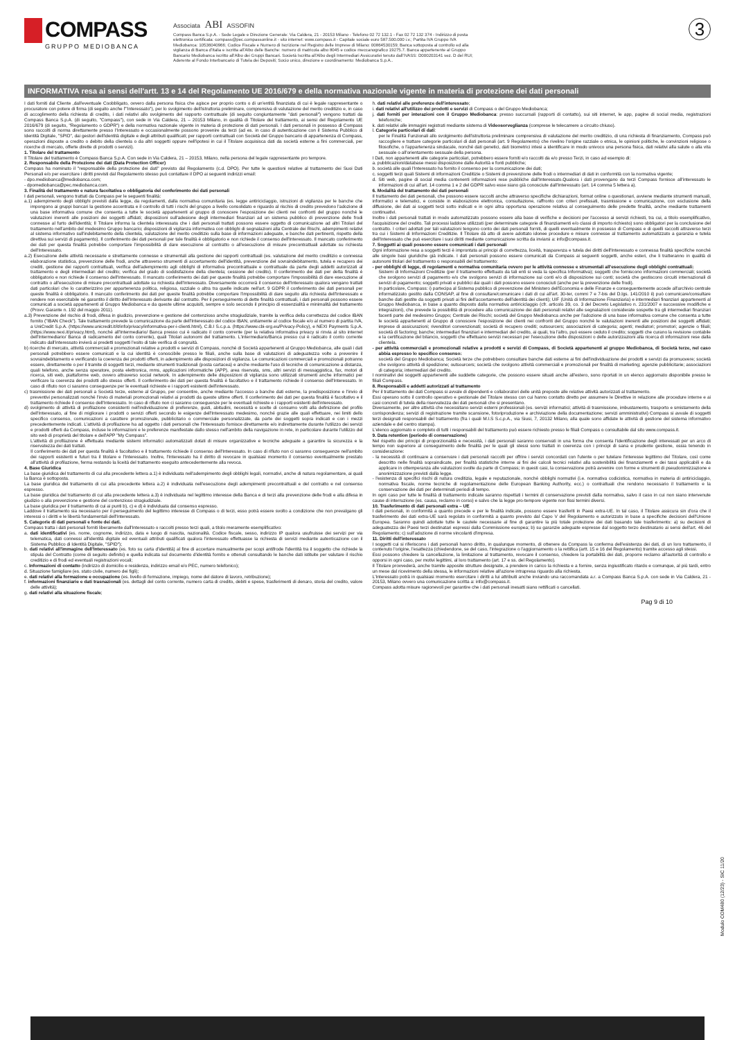COMPASS
GRUPPO MEDIOBANCA
Associata ABI ASSOFIN
Compass Banca S.p.A. - Sede Legale e Direzione Generale: Via Caldera, 21 - 20153 Milano - Telefono 02 72 132.1 - Fax 02 72 132 374 - Indirizzo di posta elettronica certificata: compass@pec.compassonline.it - sito internet: www.compass.it - Capitale sociale euro 587.500.000 i.v.; Partita IVA Gruppo IVA Mediobanca: 10536040966; Codice Fiscale e Numero di Iscrizione nel Registro delle Imprese di Milano: 00864530159; Banca sottoposta al controllo ed alla vigilanza di Banca d'Italia e iscritta all'Albo delle Banche: numero di matricola albo 8045 e codice meccanografico 19275.7. Banca appartenente al Gruppo Bancario Mediobanca iscritto all'Albo dei Gruppi Bancari. Società Iscritta all'Albo degli Intermediari Assicurativi tenuto dall'IVASS: D000203141 sez. D del RUI; Aderente al Fondo Interbancario di Tutela dei Depositi; Socio unico, direzione e coordinamento: Mediobanca S.p.A..
3
INFORMATIVA resa ai sensi dell'artt. 13 e 14 del Regolamento UE 2016/679 e della normativa nazionale vigente in materia di protezione dei dati personali
I dati forniti dal Cliente ,dall'eventuale Coobbligato, ovvero dalla persona fisica che agisce per proprio conto o di un'entità finanziata di cui è legale rappresentante o procuratore con potere di firma (di seguito anche l'"Interessato"), per lo svolgimento dell'istruttoria preliminare, comprensiva di valutazione del merito creditizio e, in caso di accoglimento della richiesta di credito, i dati relativi allo svolgimento del rapporto contrattuale (di seguito congiuntamente "dati personali") vengono trattati da Compass Banca S.p.A. (di seguito, "Compass"), con sede in Via Caldera, 21 – 20153 Milano, in qualità di Titolare del trattamento, ai sensi del Regolamento UE 2016/679 (di seguito, "Regolamento o GDPR") e della normativa nazionale vigente in materia di protezione di dati personali. I dati personali in possesso di Compass sono raccolti di norma direttamente presso l'Interessato e occasionalmente possono provenire da terzi (ad es. in caso di autenticazione con il Sistema Pubblico di Identità Digitale, "SPID", dai gestori dell'identità digitale e degli attributi qualificati; per rapporti contrattuali con Società del Gruppo bancario di appartenenza di Compass, operazioni disposte a credito o debito della clientela o da altri soggetti oppure nell'ipotesi in cui il Titolare acquisisca dati da società esterne a fini commerciali, per ricerche di mercato, offerte dirette di prodotti o servizi).
1. Titolare del trattamento
Il Titolare del trattamento è Compass Banca S.p.A. Con sede in Via Caldera, 21 – 20153, Milano, nella persona del legale rappresentante pro tempore.
2. Responsabile della Protezione dei dati (Data Protection Officer)
Compass ha nominato il "responsabile della protezione dei dati" previsto dal Regolamento (c.d. DPO). Per tutte le questioni relative al trattamento dei Suoi Dati Personali e/o per esercitare i diritti previsti dal Regolamento stesso può contattare il DPO ai seguenti indirizzi email:
- dpo.mediobanca@mediobanca.com;
- dpomediobanca@pec.mediobanca.com.
3. Finalità del trattamento e natura facoltativa o obbligatoria del conferimento dei dati personali
I dati personali, vengono trattati da Compass per le seguenti finalità:
a.1) adempimento degli obblighi previsti dalla legge, da regolamenti, dalla normativa comunitaria (es. legge antiriciclaggio, istruzioni di vigilanza per le banche che impongono ai gruppi bancari la gestione accentrata e il controllo di tutti i rischi del gruppo a livello consolidato e riguardo al rischio di credito prevedono l'adozione di una base informativa comune che consenta a tutte le società appartenenti al gruppo di conoscere l'esposizione dei clienti nei confronti del gruppo nonché le valutazioni inerenti alle posizioni dei soggetti affidati; disposizioni sull'adesione degli intermediari finanziari ad un sistema pubblico di prevenzione delle frodi connesse al furto dell'identità; Il Titolare informa la clientela interessata che i dati personali trattati possono essere oggetto di comunicazione ad altri Titolari del trattamento nell'ambito del medesimo Gruppo bancario; disposizioni di vigilanza informativa con obblighi di segnalazioni alla Centrale dei Rischi, adempimenti relativi al sistema informativo sull'indebitamento della clientela, valutazione del merito creditizio sulla base di informazioni adeguate, e banche dati pertinenti, rispetto della direttiva sui servizi di pagamento). Il conferimento dei dati personali per tale finalità è obbligatorio e non richiede il consenso dell'Interessato. Il mancato conferimento dei dati per questa finalità potrebbe comportare l'impossibilità di dare esecuzione al contratto o all'esecuzione di misure precontrattuali adottate su richiesta dell'Interessato.
a.2) Esecuzione delle attività necessarie e strettamente connesse e strumentali alla gestione dei rapporti contrattuali (es. valutazione del merito creditizio e connessa elaborazione statistica, prevenzione delle frodi, anche attraverso strumenti di accertamento dell'identità, prevenzione del sovraindebitamento, tutela e recupero dei crediti, gestione dei rapporti contrattuali, verifica dell'adempimento agli obblighi di informativa precontrattuale e contrattuale da parte degli addetti autorizzati al trattamento e degli intermediari del credito; verifica del grado di soddisfazione della clientela; cessione del credito). Il conferimento dei dati per detta finalità è obbligatorio e non richiede il consenso dell'Interessato. Il mancato conferimento dei dati per queste finalità potrebbe comportare l'impossibilità di dare esecuzione al contratto o all'esecuzione di misure precontrattuali adottate su richiesta dell'Interessato. Diversamente occorrerà il consenso dell'Interessato qualora vengano trattati dati particolari che lo caratterizzino per appartenenza politica, religiosa, razziale o altra tra quelle indicate nell'art. 9 GDPR il conferimento dei dati personali per queste finalità è obbligatorio. Il mancato conferimento dei dati per queste finalità potrebbe comportare l'impossibilità di dare seguito alla richiesta dell'Interessato e rendere non esercitabile né garantito il diritto dell'Interessato derivante dal contratto. Per il perseguimento di dette finalità contrattuali, i dati personali possono essere comunicati a società appartenenti al Gruppo Mediobanca e da queste ultime acquisiti, sempre e solo secondo il principio di essenzialità e minimalità del trattamento (Provv. Garante n. 192 del maggio 2011).
a.3) Prevenzione del rischio di frodi, difesa in giudizio, prevenzione e gestione del contenzioso anche stragiudiziale, tramite la verifica della correttezza del codice IBAN fornito ("IBAN Check"). Tale trattamento prevede la comunicazione da parte dell'Interessato del codice IBAN, unitamente al codice fiscale e/o al numero di partita IVA, a UniCredit S.p.A. (https://www.unicredit.it/it/info/privacy/informativa-per-i-clienti.html), C.B.I S.c.p.a. (https://www.cbi-org.eu/Privacy-Policy), e NEXI Payments S.p.A. (https://www.nexi.it/privacy.html), nonché all'Intermediario/ Banca presso cui è radicato il conto corrente (per la relativa informativa privacy si rinvia al sito internet dell'Intermediario/ Banca di radicamento del conto corrente), quali Titolari autonomi del trattamento. L'intermediario/Banca presso cui è radicato il conto corrente indicato dall'interessato invierà ai predetti soggetti l'esito di tale verifica di congruità.
b) ricerche di mercato, attività commerciali e promozionali relative a prodotti e servizi di Compass, nonché di Società appartenenti al Gruppo Mediobanca, alle quali i dati personali potrebbero essere comunicati e la cui identità è conoscibile presso le filiali, anche sulla base di valutazioni di adeguatezza volte a prevenire il sovraindebitamento e verificando la coerenza dei prodotti offerti, in adempimento alle disposizioni di vigilanza. Le comunicazioni commerciali e promozionali potranno essere, direttamente o per il tramite di soggetti terzi, mediante strumenti tradizionali (posta cartacea) e anche mediante l'uso di tecniche di comunicazione a distanza, quali telefono, anche senza operatore, posta elettronica, mms, applicazioni informatiche (APP), area riservata, sms, altri servizi di messaggistica, fax, motori di ricerca, siti web, piattaforme web, ovvero attraverso social network. In adempimento delle disposizioni di vigilanza sono utilizzati strumenti anche informatici per verificare la coerenza dei prodotti allo stesso offerti. Il conferimento dei dati per questa finalità è facoltativo e il trattamento richiede il consenso dell'Interessato. In caso di rifiuto non ci saranno conseguenze per le eventuali richieste e i rapporti esistenti dell'interessato.
c) trasmissione dei dati personali a Società terze, esterne al Gruppo, per consentire, anche mediante l'accesso a banche dati esterne, la predisposizione e l'invio di preventivi personalizzati nonché l'invio di materiali promozionali relativi ai prodotti da queste ultime offerti. Il conferimento dei dati per questa finalità è facoltativo e il trattamento richiede il consenso dell'Interessato. In caso di rifiuto non ci saranno conseguenze per le eventuali richieste e i rapporti esistenti dell'interessato.
d) svolgimento di attività di profilazione consistenti nell'individuazione di preferenze, gusti, abitudini, necessità e scelte di consumo volti alla definizione del profilo dell'Interessato, al fine di migliorare i prodotti o servizi offerti secondo le esigenze dell'Interessato medesimo, nonché grazie alle quali effettuare, nei limiti dello specifico consenso, comunicazioni a carattere promozionale, pubblicitario o commerciale personalizzate, da parte dei soggetti sopra indicati e con i mezzi precedentemente indicati. L'attività di profilazione ha ad oggetto i dati personali che l'Interessato fornisce direttamente e/o indirettamente durante l'utilizzo dei servizi e prodotti offerti da Compass, incluse le informazioni e le preferenze manifestate dallo stesso nell'ambito della navigazione in rete, in particolare durante l'utilizzo del sito web di proprietà del titolare e dell'APP "My Compass".
L'attività di profilazione è effettuata mediante sistemi informatici automatizzati dotati di misure organizzative e tecniche adeguate a garantire la sicurezza e la riservatezza dei dati trattati.
Il conferimento dei dati per questa finalità è facoltativo e il trattamento richiede il consenso dell'Interessato. In caso di rifiuto non ci saranno conseguenze nell'ambito dei rapporti esistenti e futuri tra il titolare e l'Interessato. Inoltre, l'Interessato ha il diritto di revocare in qualsiasi momento il consenso eventualmente prestato all'attività di profilazione, ferma restando la liceità del trattamento eseguito antecedentemente alla revoca.
4. Base Giuridica
La base giuridica del trattamento di cui alla precedente lettera a.1) è individuata nell'adempimento degli obblighi legali, normativi, anche di natura regolamentare, ai quali la Banca è sottoposta.
La base giuridica del trattamento di cui alla precedente lettera a.2) è individuata nell'esecuzione degli adempimenti precontrattuali e del contratto e nel consenso espresso.
La base giuridica del trattamento di cui alla precedente lettera a.3) è individuata nel legittimo interesse della Banca e di terzi alla prevenzione delle frodi e alla difesa in giudizio o alla prevenzione e gestione del contenzioso stragiudiziale.
La base giuridica per il trattamento di cui ai punti b), c) e d) è individuata dal consenso espresso.
Laddove il trattamento sia necessario per il perseguimento del legittimo interesse di Compass o di terzi, esso potrà essere svolto a condizione che non prevalgano gli interessi o i diritti e le libertà fondamentali dell'Interessato.
5. Categorie di dati personali e fonte dei dati.
Compass tratta i dati personali forniti liberamente dall'Interessato o raccolti presso terzi quali, a titolo meramente esemplificativo:
a. dati identificativi (es. nome, cognome, indirizzo, data e luogo di nascita, nazionalità. Codice fiscale, sesso, indirizzo IP qualora usufruisse dei servizi per via telematica, dati connessi all'identità digitale ed eventuali attributi qualificati qualora l'interessato effettuasse la richiesta di servizi mediante autenticazione con il Sistema Pubblico di Identità Digitale, "SPID");
b. dati relativi all'immagine dell'Interessato (es. foto su carta d'identità) al fine di accertare manualmente per scopi antifrode l'identità tra il soggetto che richiede la stipula del Contratto (come di seguito definito) e quella indicata sul documento d'identità fornito e ottenuti consultando le banche dati istituite per valutare il rischio creditizio e di frodi ed eventuali registrazioni vocali;
c. Informazioni di contatto (indirizzo di domicilio e residenza, indirizzo email e/o PEC, numero telefonico);
d. Situazione famigliare (es. stato civile, numero dei figli);
e. dati relativi alla formazione e occupazione (es. livello di formazione, impiego, nome del datore di lavoro, retribuzione);
f. informazioni finanziarie e dati trasnazionali (es. dettagli del conto corrente, numero carta di credito, debiti e spese, trasferimenti di denaro, storia del credito, valore delle attività);
g. dati relativi alla situazione fiscale;
h. dati relativi alle preferenze dell'interessato;
i. dati relativi all'utilizzo dei prodotti e servizi di Compass o del Gruppo Mediobanca;
j. dati forniti per interazioni con il Gruppo Mediobanca: presso succursali (rapporti di contatto), sui siti internet, le app, pagine di social media, registrazioni telefoniche;
k. dati relativi alle immagini registrati mediante sistema di Videosorveglianza (comprese le telecamere a circuito chiuso).
l. Categorie particolari di dati:
per le Finalità Funzionali allo svolgimento dell'istruttoria preliminare comprensiva di valutazione del merito creditizio, di una richiesta di finanziamento, Compass può raccogliere e trattare categorie particolari di dati personali (art. 9 Regolamento) che rivelino l'origine razziale o etnica, le opinioni politiche, le convinzioni religiose o filosofiche, o l'appartenenza sindacale, nonché dati genetici, dati biometrici intesi a identificare in modo univoco una persona fisica, dati relativi alla salute o alla vita sessuale o all'orientamento sessuale della persona.
I Dati, non appartenenti alle categorie particolari, potrebbero essere forniti e/o raccolti da e/o presso Terzi, in caso ad esempio di:
a. pubblicazioni/database messi disposizione dalle Autorità e fonti pubbliche;
b. società alle quali l'Interessato ha fornito il consenso per la comunicazione dei dati;
c. soggetti terzi quali Sistemi di informazioni Creditizie o Sistemi di prevenzione delle frodi o intermediari di dati in conformità con la normativa vigente;
d. Siti web, pagine di social media contenenti informazioni rese pubbliche dall'Interessato.Qualora i dati provengano da terzi Compass fornisce all'interessato le informazioni di cui all'art. 14 comma 1 e 2 del GDPR salvo esse siano già conosciute dall'Interessato (art. 14 comma 5 lettera a).
6. Modalità del trattamento dei dati personali
Il trattamento dei dati personali, che possono essere raccolti anche attraverso specifiche dichiarazioni, format online o questionari, avviene mediante strumenti manuali, informatici e telematici, e consiste in elaborazione elettronica, consultazione, raffronto con criteri prefissati, trasmissione e comunicazione, con esclusione della diffusione, dei dati ai soggetti terzi sotto indicati e in ogni altra opportuna operazione relativa al conseguimento delle predette finalità, anche mediante trattamenti continuativi.
Inoltre i dati personali trattati in modo automatizzato possono essere alla base di verifiche e decisioni per l'accesso ai servizi richiesti, tra cui, a titolo esemplificativo, l'acquisizione del credito. Tali processi laddove utilizzati (per determinate categorie di finanziamenti e/o classi di importo richiesto) sono obbligatori per la conclusione del contratto. I criteri adottati per tali valutazioni tengono conto dei dati personali forniti, di quelli eventualmente in possesso di Compass e di quelli raccolti attraverso terzi tra cui i Sistemi di Informazioni Creditizie. Il Titolare dà atto di avere adottato idonee procedure e misure connesse al trattamento automatizzato a garanzia e tutela dell'Interessato che può esercitare i suoi diritti mediante comunicazione scritta da inviarsi a: info@compass.it.
7. Soggetti ai quali possono essere comunicati i dati personali
Ogni informazione resa a soggetti terzi è improntata ai principi di correttezza, liceità, trasparenza e tutela dei diritti dell'Interessato e connessa finalità specifiche nonché alle singole basi giuridiche già indicate. I dati personali possono essere comunicati da Compass ai seguenti soggetti, anche esteri, che li tratteranno in qualità di autonomi titolari del trattamento o responsabili del trattamento:
- per obblighi di legge, di regolamenti e normativa comunitaria ovvero per le attività connesse e strumentali all'esecuzione degli obblighi contrattuali:
Sistemi di Informazioni Creditizie (per il trattamento effettuato da tali enti si veda la specifica Informativa); soggetti che forniscono informazioni commerciali; società che svolgono servizi di pagamento e/o che svolgono servizi di informazione sui conti e/o di disposizione sui conti; società che gestiscono circuiti internazionali di servizi di pagamento; soggetti privati e pubblici dai quali i dati possono essere conosciuti (anche per la prevenzione delle frodi).
In particolare, Compass: i) partecipa al Sistema pubblico di prevenzione del Ministero dell'Economia e delle Finanze e conseguentemente accede all'archivio centrale informatizzato gestito dalla CONSAP, al fine di consultare/comunicare i dati di cui all'art. 30-ter, commi 7 e 7-bis del D.lgs. 141/2010 ii) può comunicare/consultare banche dati gestite da soggetti privati ai fini dell'accertamento dell'identità dei clienti); UIF (Unità di Informazione Finanziaria) e intermediari finanziari appartenenti al Gruppo Mediobanca, in base a quanto disposto dalla normativa antiriciclaggio (cfr. articolo 39, co. 3 del Decreto Legislativo n. 231/2007 e successive modifiche e integrazioni), che prevede la possibilità di procedere alla comunicazione dei dati personali relativi alle segnalazioni considerate sospette tra gli intermediari finanziari facenti parte del medesimo Gruppo; Centrale dei Rischi; società del Gruppo Mediobanca anche per l'adozione di una base informativa comune che consenta a tutte le società appartenenti al Gruppo di conoscere l'esposizione dei clienti nei confronti del Gruppo nonché le valutazioni inerenti alle posizioni dei soggetti affidati; imprese di assicurazioni; rivenditori convenzionati; società di recupero crediti; outsourcers; associazioni di categoria; agenti; mediatori; promotori; agenzie o filiali; società di factoring; banche; intermediari finanziari e intermediari del credito, ai quali, tra l'altro, può essere ceduto il credito; soggetti che curano la revisione contabile e la certificazione del bilancio, soggetti che effettuano servizi necessari per l'esecuzione delle disposizioni o delle autorizzazioni alla ricerca di informazioni rese dalla clientela.
- per attività commerciali e promozionali relative a prodotti e servizi di Compass, di Società appartenenti al gruppo Mediobanca, di Società terze, nel caso abbia espresso lo specifico consenso:
società del Gruppo Mediobanca; Società terze che potrebbero consultare banche dati esterne ai fini dell'individuazione dei prodotti e servizi da promuovere; società che svolgono attività di spedizione; outsourcers; società che svolgono attività commerciali e promozionali per finalità di marketing; agenzie pubblicitarie; associazioni di categoria; intermediari del credito.
I nominativi dei soggetti appartenenti alle suddette categorie, che possono essere situati anche all'estero, sono riportati in un elenco aggiornato disponibile presso le filiali Compass.
8. Responsabili e addetti autorizzati al trattamento
Per il trattamento dei dati Compass si avvale di dipendenti e collaboratori delle unità preposte alle relative attività autorizzati al trattamento.
Essi operano sotto il controllo operativo e gestionale del Titolare stesso con cui hanno contatto diretto per assumere le Direttive in relazione alle procedure interne e ai casi concreti di tutela della riservatezza dei dati personali che si presentano.
Diversamente, per altre attività che necessitano servizi esterni professionali (es. servizi informatici; attività di trasmissione, imbustamento, trasporto e smistamento della corrispondenza; servizi di registrazione tramite scansione, fotoriproduzione e archiviazione della documentazione; servizi amministrativi) Compass si avvale di soggetti terzi designati responsabili del trattamento (fra i quali M.I.S S.c.p.A., via Siusi, 7, 20132 Milano, alla quale sono affidate le attività di gestione del sistema informativo aziendale e del centro stampa).
L'elenco aggiornato e completo di tutti i responsabili del trattamento può essere richiesto presso le filiali Compass o consultabile dal sito www.compass.it.
9. Data retention (periodo di conservazione)
Nel rispetto dei principi di proporzionalità e necessità, i dati personali saranno conservati in una forma che consenta l'identificazione degli interessati per un arco di tempo non superiore al conseguimento delle finalità per le quali gli stessi sono trattati in coerenza con i principi di sana e prudente gestione, ossia tenendo in considerazione:
- la necessità di continuare a conservare i dati personali raccolti per offrire i servizi concordati con l'utente o per tutelare l'interesse legittimo del Titolare, così come descritto nelle finalità sopraindicate, per finalità statistiche interne ai fini dei calcoli tecnici relativi alla sostenibilità dei finanziamenti e dei tassi applicabili e da applicare in ottemperanza alle valutazioni svolte da parte di Compass; in questi casi, la conservazione potrà avvenire con forme e strumenti di pseudonimizzazione e anonimizzazione previsti dalla legge.
- l'esistenza di specifici rischi di natura creditizia, legale e reputazionale, nonché obblighi normativi (i.e. normativa codicistica, normativa in materia di antiriciclaggio, normativa fiscale, norme tecniche di regolamentazione delle European Banking Authority, ecc.) o contrattuali che rendono necessario il trattamento e la conservazione dei dati per determinati periodi di tempo.
In ogni caso per tutte le finalità di trattamento indicate saranno rispettati i termini di conservazione previsti dalla normativa, salvo il caso in cui non siano intervenute cause di interruzione (es. causa, reclamo in corso) e salvo che la legge pro-tempore vigente non fissi termini diversi.
10. Trasferimento di dati personali extra – UE
I dati personali, in conformità a quanto precede e per le finalità indicate, possono essere trasferiti in Paesi extra-UE. In tal caso, il Titolare assicura sin d'ora che il trasferimento dei dati extra-UE sarà regolato in conformità a quanto previsto dal Capo V del Regolamento e autorizzato in base a specifiche decisioni dell'Unione Europea. Saranno quindi adottate tutte le cautele necessarie al fine di garantire la più totale protezione dei dati basando tale trasferimento: a) su decisioni di adeguatezza dei Paesi terzi destinatari espressi dalla Commissione europea; b) su garanzie adeguate espresse dal soggetto terzo destinatario ai sensi dell'art. 46 del Regolamento; c) sull'adozione di norme vincolanti d'impresa.
11. Diritti dell'interessato
I soggetti cui si riferiscono i dati personali hanno diritto, in qualunque momento, di ottenere da Compass la conferma dell'esistenza dei dati, di un loro trattamento, il contenuto l'origine, l'esattezza (chiedendone, se del caso, l'integrazione o l'aggiornamento o la rettifica (artt. 15 e 16 del Regolamento) tramite accesso agli stessi.
Essi possono chiedere la cancellazione, la limitazione al trattamento, revocare il consenso, chiedere la portabilità dei dati, proporre reclamo all'autorità di controllo e opporsi in ogni caso, per motivi legittimi, al loro trattamento (art. 17 e ss. del Regolamento).
Il Titolare provvederà, anche tramite apposite strutture designate, a prendere in carico la richiesta e a fornire, senza ingiustificato ritardo e comunque, al più tardi, entro un mese dal ricevimento della stessa, le informazioni relative all'azione intrapresa riguardo alla richiesta.
L'Interessato potrà in qualsiasi momento esercitare i diritti a lui attribuiti anche inviando una raccomandata a.r. a Compass Banca S.p.A. con sede in Via Caldera, 21 - 20153, Milano ovvero una comunicazione scritta a: info@compass.it.
Compass adotta misure ragionevoli per garantire che i dati personali inesatti siano rettificati o cancellati.
Pag 9 di 10
Modulo COM480 (12/23) - SIC 11/20